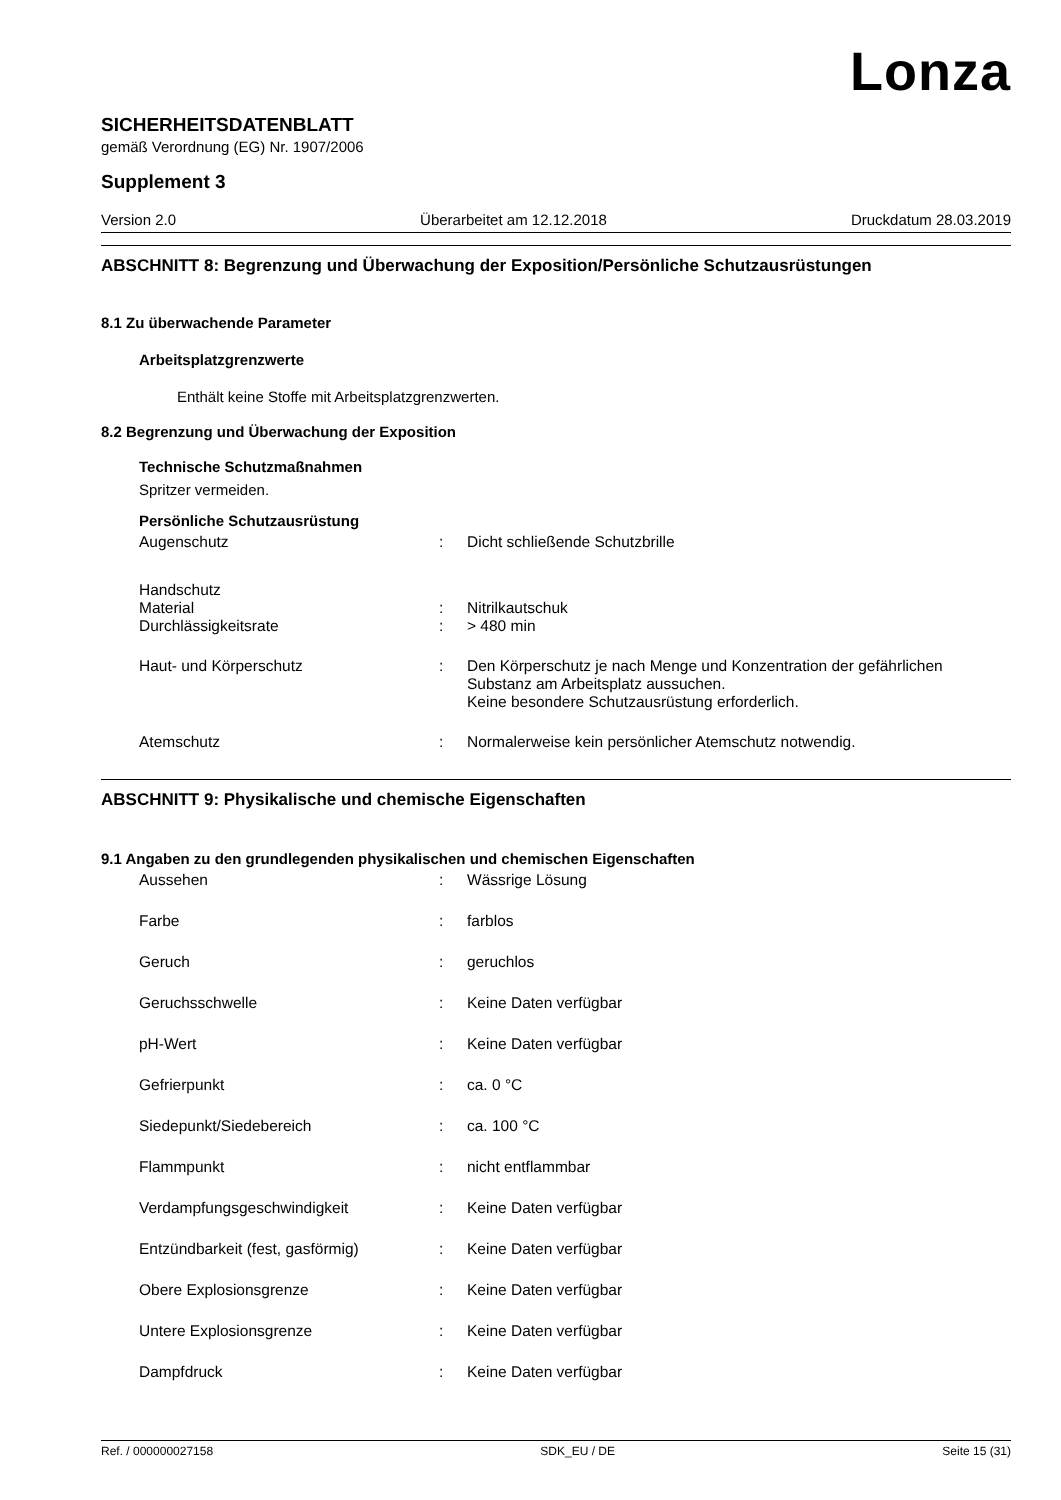Lonza
SICHERHEITSDATENBLATT
gemäß Verordnung (EG) Nr. 1907/2006
Supplement 3
Version 2.0 Überarbeitet am 12.12.2018 Druckdatum 28.03.2019
ABSCHNITT 8: Begrenzung und Überwachung der Exposition/Persönliche Schutzausrüstungen
8.1 Zu überwachende Parameter
Arbeitsplatzgrenzwerte
Enthält keine Stoffe mit Arbeitsplatzgrenzwerten.
8.2 Begrenzung und Überwachung der Exposition
Technische Schutzmaßnahmen
Spritzer vermeiden.
Persönliche Schutzausrüstung
| Augenschutz | : | Dicht schließende Schutzbrille |
| Handschutz | | |
| Material | : | Nitrilkautschuk |
| Durchlässigkeitsrate | : | > 480 min |
| Haut- und Körperschutz | : | Den Körperschutz je nach Menge und Konzentration der gefährlichen Substanz am Arbeitsplatz aussuchen. Keine besondere Schutzausrüstung erforderlich. |
| Atemschutz | : | Normalerweise kein persönlicher Atemschutz notwendig. |
ABSCHNITT 9: Physikalische und chemische Eigenschaften
9.1 Angaben zu den grundlegenden physikalischen und chemischen Eigenschaften
| Aussehen | : | Wässrige Lösung |
| Farbe | : | farblos |
| Geruch | : | geruchlos |
| Geruchsschwelle | : | Keine Daten verfügbar |
| pH-Wert | : | Keine Daten verfügbar |
| Gefrierpunkt | : | ca. 0 °C |
| Siedepunkt/Siedebereich | : | ca. 100 °C |
| Flammpunkt | : | nicht entflammbar |
| Verdampfungsgeschwindigkeit | : | Keine Daten verfügbar |
| Entzündbarkeit (fest, gasförmig) | : | Keine Daten verfügbar |
| Obere Explosionsgrenze | : | Keine Daten verfügbar |
| Untere Explosionsgrenze | : | Keine Daten verfügbar |
| Dampfdruck | : | Keine Daten verfügbar |
Ref. / 000000027158 SDK_EU / DE Seite 15 (31)